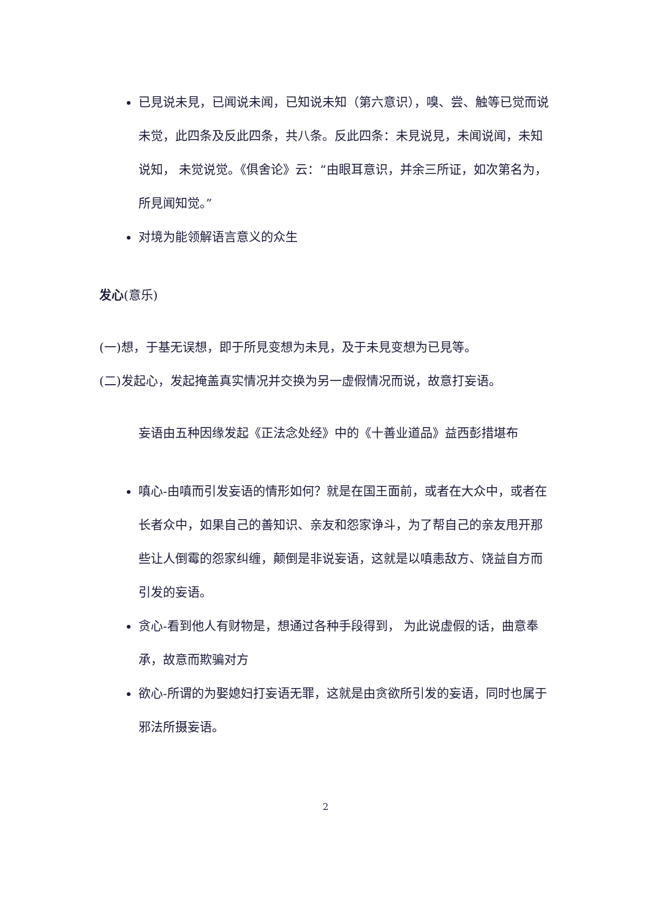已見说未見，已闻说未闻，已知说未知（第六意识），嗅、尝、触等已觉而说 未觉，此四条及反此四条，共八条。反此四条：未見说見，未闻说闻，未知说知， 未觉说觉。《俱舍论》云：“由眼耳意识，并余三所证，如次第名为，所見闻知觉。”
对境为能领解语言意义的众生
发心(意乐)
(一)想，于基无误想，即于所見变想为未見，及于未見变想为已見等。
(二)发起心，发起掩盖真实情况并交换为另一虚假情况而说，故意打妄语。
妄语由五种因缘发起《正法念处经》中的《十善业道品》益西彭措堪布
嗔心-由嗔而引发妄语的情形如何？就是在国王面前，或者在大众中，或者在长者众中，如果自己的善知识、亲友和怨家诤斗，为了帮自己的亲友甩开那些让人倒霉的怨家纠缠，颠倒是非说妄语，这就是以嗔恚敌方、饶益自方而引发的妄语。
贪心-看到他人有财物是，想通过各种手段得到， 为此说虚假的话，曲意奉承，故意而欺骗对方
欲心-所谓的为娶媳妇打妄语无罪，这就是由贪欲所引发的妄语，同时也属于邪法所摄妄语。
2